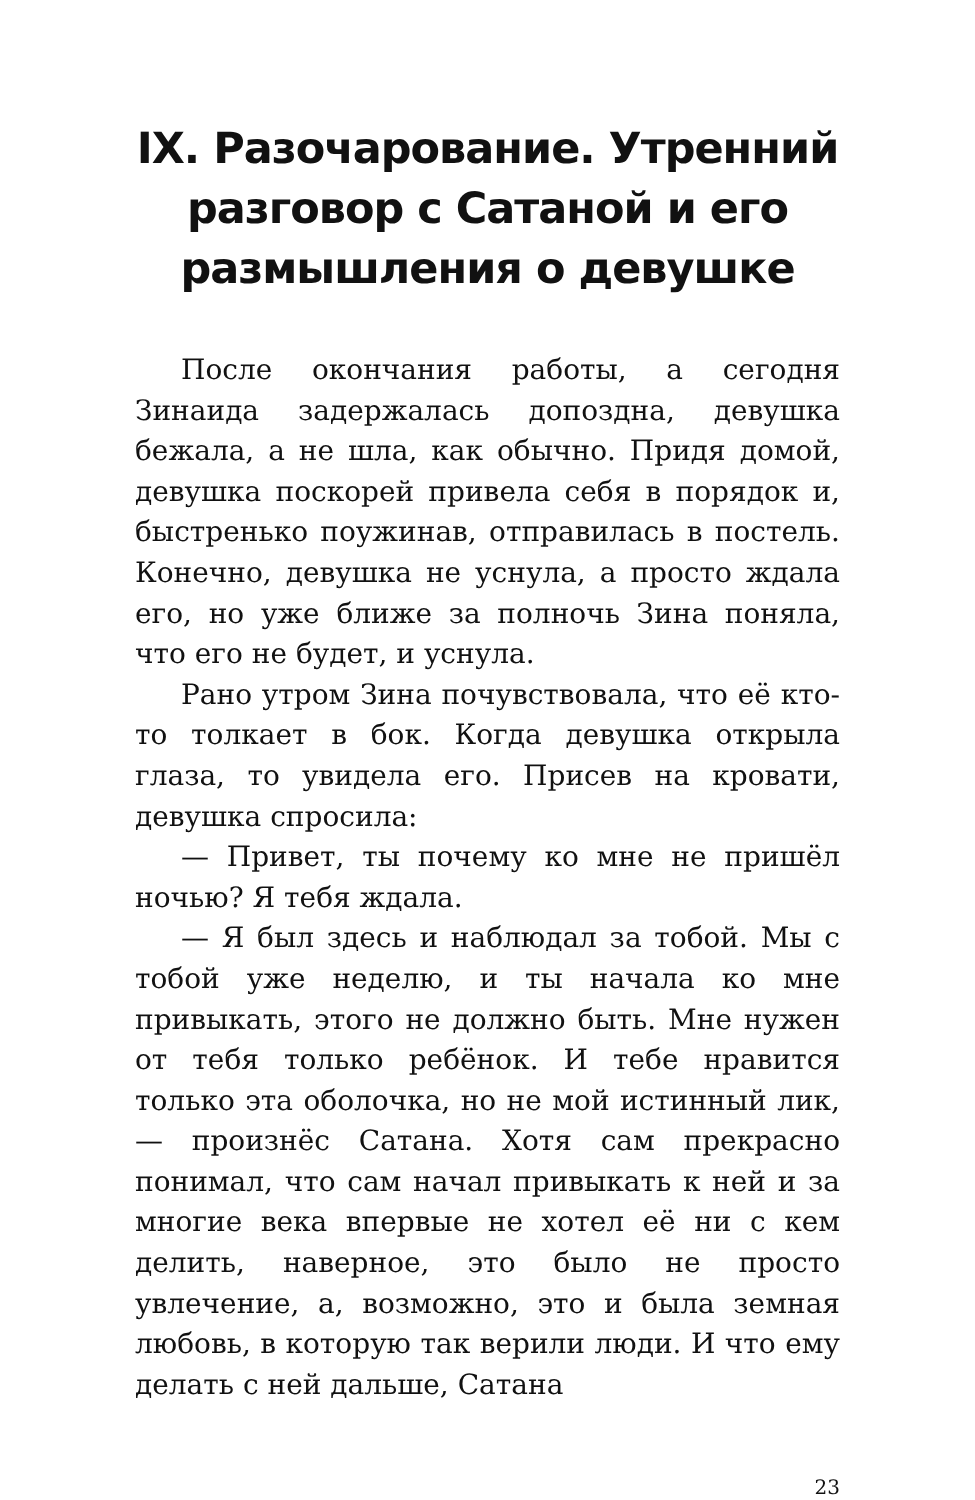IX. Разочарование. Утренний разговор с Сатаной и его размышления о девушке
После окончания работы, а сегодня Зинаида задержалась допоздна, девушка бежала, а не шла, как обычно. Придя домой, девушка поскорей привела себя в порядок и, быстренько поужинав, отправилась в постель. Конечно, девушка не уснула, а просто ждала его, но уже ближе за полночь Зина поняла, что его не будет, и уснула.
Рано утром Зина почувствовала, что её кто-то толкает в бок. Когда девушка открыла глаза, то увидела его. Присев на кровати, девушка спросила:
— Привет, ты почему ко мне не пришёл ночью? Я тебя ждала.
— Я был здесь и наблюдал за тобой. Мы с тобой уже неделю, и ты начала ко мне привыкать, этого не должно быть. Мне нужен от тебя только ребёнок. И тебе нравится только эта оболочка, но не мой истинный лик, — произнёс Сатана. Хотя сам прекрасно понимал, что сам начал привыкать к ней и за многие века впервые не хотел её ни с кем делить, наверное, это было не просто увлечение, а, возможно, это и была земная любовь, в которую так верили люди. И что ему делать с ней дальше, Сатана
23